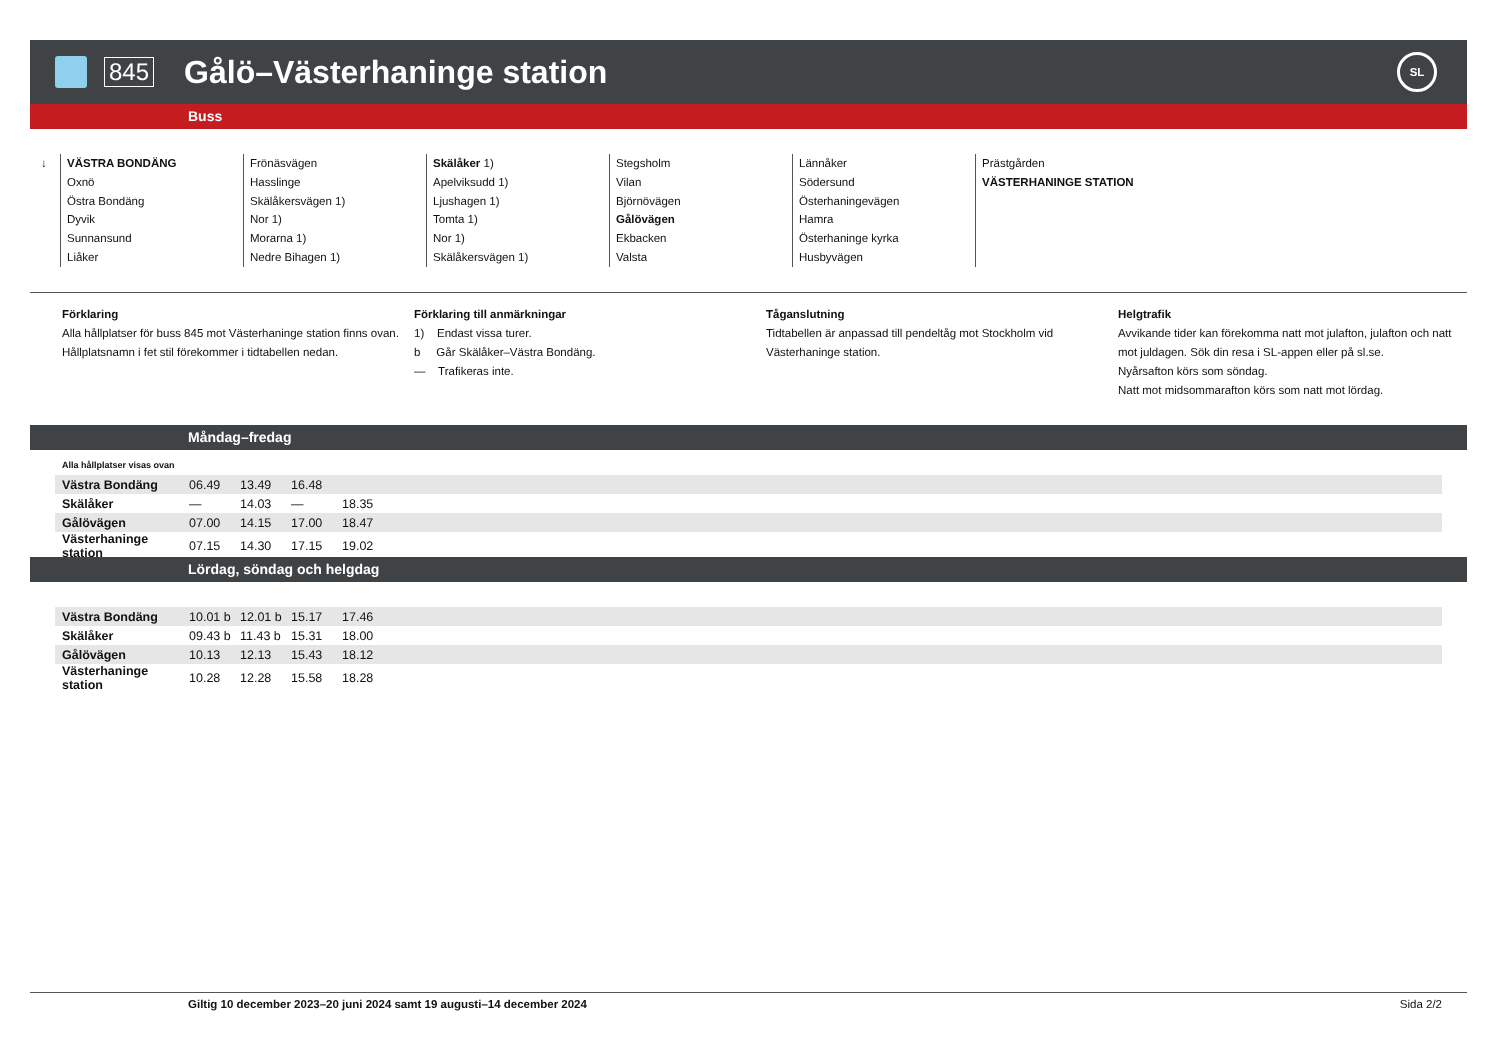845
Gålö–Västerhaninge station
SL
Buss
↓ VÄSTRA BONDÄNG
Oxnö
Östra Bondäng
Dyvik
Sunnansund
Liåker
Frönäsvägen
Hasslinge
Skälåkersvägen 1)
Nor 1)
Morarna 1)
Nedre Bihagen 1)
Skälåker 1)
Apelviksudd 1)
Ljushagen 1)
Tomta 1)
Nor 1)
Skälåkersvägen 1)
Stegsholm
Vilan
Björnövägen
Gålövägen
Ekbacken
Valsta
Lännåker
Södersund
Österhaningevägen
Hamra
Österhaninge kyrka
Husbyvägen
Prästgården
VÄSTERHANINGE STATION
Förklaring
Alla hållplatser för buss 845 mot Västerhaninge station finns ovan.
Hållplatsnamn i fet stil förekommer i tidtabellen nedan.
Förklaring till anmärkningar
1) Endast vissa turer.
b Går Skälåker–Västra Bondäng.
— Trafikeras inte.
Tåganslutning
Tidtabellen är anpassad till pendeltåg mot Stockholm vid Västerhaninge station.
Helgtrafik
Avvikande tider kan förekomma natt mot julafton, julafton och natt mot juldagen. Sök din resa i SL-appen eller på sl.se.
Nyårsafton körs som söndag.
Natt mot midsommarafton körs som natt mot lördag.
Måndag–fredag
Alla hållplatser visas ovan
| Västra Bondäng | 06.49 | 13.49 | 16.48 | | |
| Skälåker | — | 14.03 | — | 18.35 | |
| Gålövägen | 07.00 | 14.15 | 17.00 | 18.47 | |
| Västerhaninge station | 07.15 | 14.30 | 17.15 | 19.02 | |
Lördag, söndag och helgdag
| Västra Bondäng | 10.01 b | 12.01 b | 15.17 | 17.46 | |
| Skälåker | 09.43 b | 11.43 b | 15.31 | 18.00 | |
| Gålövägen | 10.13 | 12.13 | 15.43 | 18.12 | |
| Västerhaninge station | 10.28 | 12.28 | 15.58 | 18.28 | |
Giltig 10 december 2023–20 juni 2024 samt 19 augusti–14 december 2024
Sida 2/2